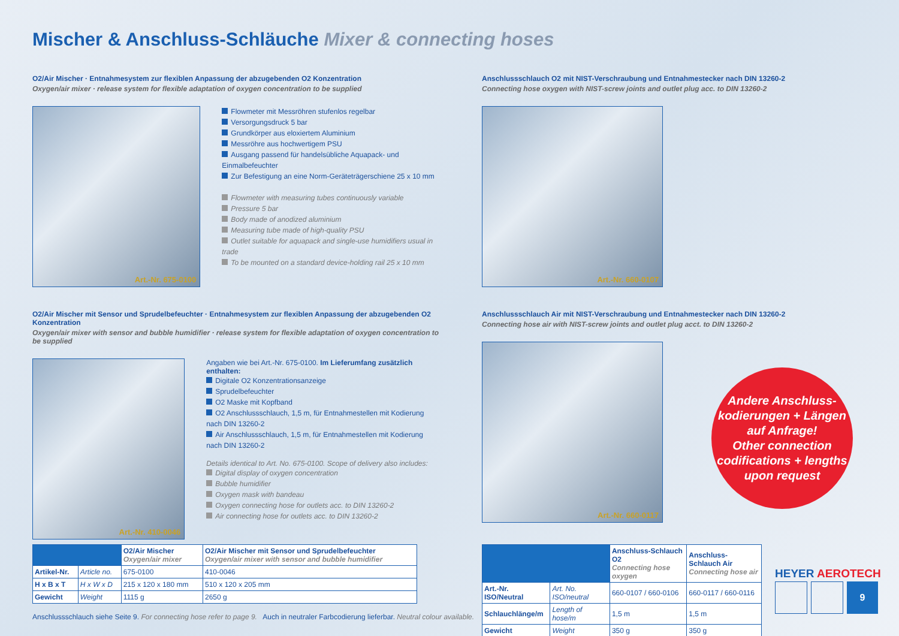Mischer & Anschluss-Schläuche Mixer & connecting hoses
O2/Air Mischer · Entnahmesystem zur flexiblen Anpassung der abzugebenden O2 Konzentration
Oxygen/air mixer · release system for flexible adaptation of oxygen concentration to be supplied
Art.-Nr. 675-0100
Flowmeter mit Messröhren stufenlos regelbar
Versorgungsdruck 5 bar
Grundkörper aus eloxiertem Aluminium
Messröhre aus hochwertigem PSU
Ausgang passend für handelsübliche Aquapack- und Einmalbefeuchter
Zur Befestigung an eine Norm-Geräteträgerschiene 25 x 10 mm
Flowmeter with measuring tubes continuously variable
Pressure 5 bar
Body made of anodized aluminium
Measuring tube made of high-quality PSU
Outlet suitable for aquapack and single-use humidifiers usual in trade
To be mounted on a standard device-holding rail 25 x 10 mm
O2/Air Mischer mit Sensor und Sprudelbefeuchter · Entnahmesystem zur flexiblen Anpassung der abzugebenden O2 Konzentration
Oxygen/air mixer with sensor and bubble humidifier · release system for flexible adaptation of oxygen concentration to be supplied
Art.-Nr. 410-0046
Angaben wie bei Art.-Nr. 675-0100. Im Lieferumfang zusätzlich enthalten:
Digitale O2 Konzentrationsanzeige
Sprudelbefeuchter
O2 Maske mit Kopfband
O2 Anschlussschlauch, 1,5 m, für Entnahmestellen mit Kodierung nach DIN 13260-2
Air Anschlussschlauch, 1,5 m, für Entnahmestellen mit Kodierung nach DIN 13260-2
Details identical to Art. No. 675-0100. Scope of delivery also includes:
Digital display of oxygen concentration
Bubble humidifier
Oxygen mask with bandeau
Oxygen connecting hose for outlets acc. to DIN 13260-2
Air connecting hose for outlets acc. to DIN 13260-2
Anschlussschlauch O2 mit NIST-Verschraubung und Entnahmestecker nach DIN 13260-2
Connecting hose oxygen with NIST-screw joints and outlet plug acc. to DIN 13260-2
Art.-Nr. 660-0107
Anschlussschlauch Air mit NIST-Verschraubung und Entnahmestecker nach DIN 13260-2
Connecting hose air with NIST-screw joints and outlet plug acct. to DIN 13260-2
Art.-Nr. 660-0117
Andere Anschluss-
kodierungen + Längen
auf Anfrage!
Other connection
codifications + lengths
upon request
| | | O2/Air Mischer Oxygen/air mixer | O2/Air Mischer mit Sensor und Sprudelbefeuchter Oxygen/air mixer with sensor and bubble humidifier |
| --- | --- | --- | --- |
| Artikel-Nr. | Article no. | 675-0100 | 410-0046 |
| H x B x T | H x W x D | 215 x 120 x 180 mm | 510 x 120 x 205 mm |
| Gewicht | Weight | 1115 g | 2650 g |
Anschlussschlauch siehe Seite 9. For connecting hose refer to page 9. Auch in neutraler Farbcodierung lieferbar. Neutral colour available.
| | | Anschluss-Schlauch O2 Connecting hose oxygen | Anschluss-Schlauch Air Connecting hose air |
| --- | --- | --- | --- |
| Art.-Nr. ISO/Neutral | Art. No. ISO/neutral | 660-0107 / 660-0106 | 660-0117 / 660-0116 |
| Schlauchlänge/m | Length of hose/m | 1,5 m | 1,5 m |
| Gewicht | Weight | 350 g | 350 g |
HEYER AEROTECH
9